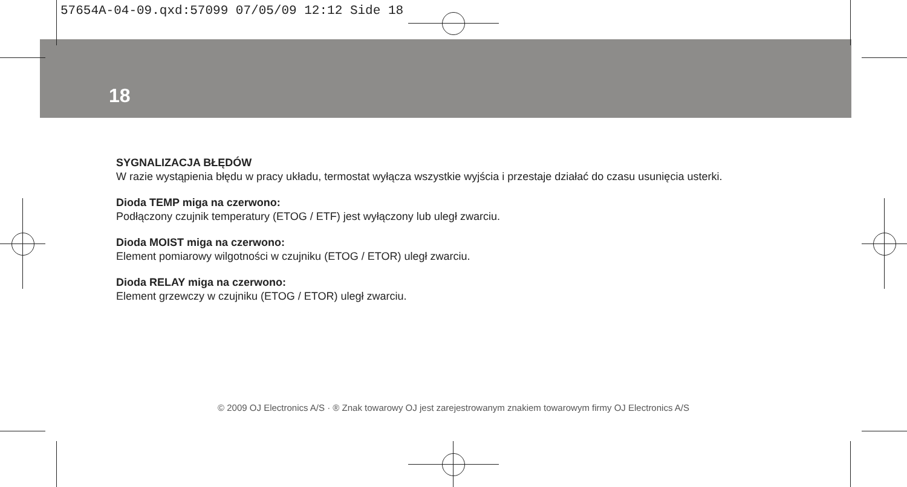57654A-04-09.qxd:57099 07/05/09 12:12 Side 18
18
SYGNALIZACJA BŁĘDÓW
W razie wystąpienia błędu w pracy układu, termostat wyłącza wszystkie wyjścia i przestaje działać do czasu usunięcia usterki.
Dioda TEMP miga na czerwono:
Podłączony czujnik temperatury (ETOG / ETF) jest wyłączony lub uległ zwarciu.
Dioda MOIST miga na czerwono:
Element pomiarowy wilgotności w czujniku (ETOG / ETOR) uległ zwarciu.
Dioda RELAY miga na czerwono:
Element grzewczy w czujniku (ETOG / ETOR) uległ zwarciu.
© 2009 OJ Electronics A/S · ® Znak towarowy OJ jest zarejestrowanym znakiem towarowym firmy OJ Electronics A/S